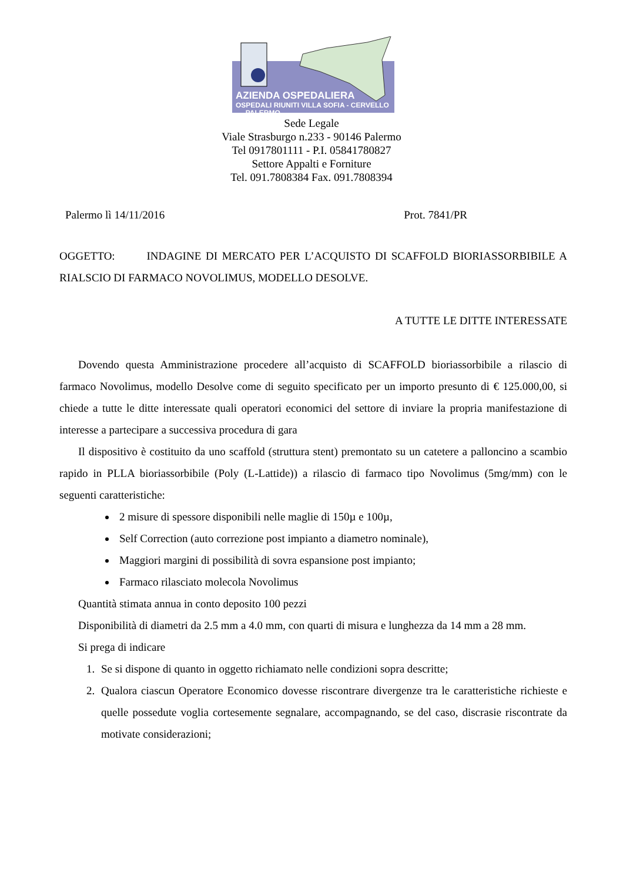AZIENDA OSPEDALIERA
OSPEDALI RIUNITI VILLA SOFIA - CERVELLO PALERMO
Sede Legale
Viale Strasburgo n.233 - 90146 Palermo
Tel 0917801111 - P.I. 05841780827
Settore Appalti e Forniture
Tel. 091.7808384 Fax. 091.7808394
Palermo lì 14/11/2016 Prot. 7841/PR
OGGETTO: INDAGINE DI MERCATO PER L’ACQUISTO DI SCAFFOLD BIORIASSORBIBILE A RIALSCIO DI FARMACO NOVOLIMUS, MODELLO DESOLVE.
A TUTTE LE DITTE INTERESSATE
Dovendo questa Amministrazione procedere all’acquisto di SCAFFOLD bioriassorbibile a rilascio di farmaco Novolimus, modello Desolve come di seguito specificato per un importo presunto di € 125.000,00, si chiede a tutte le ditte interessate quali operatori economici del settore di inviare la propria manifestazione di interesse a partecipare a successiva procedura di gara
Il dispositivo è costituito da uno scaffold (struttura stent) premontato su un catetere a palloncino a scambio rapido in PLLA bioriassorbibile (Poly (L-Lattide)) a rilascio di farmaco tipo Novolimus (5mg/mm) con le seguenti caratteristiche:
2 misure di spessore disponibili nelle maglie di 150µ e 100µ,
Self Correction (auto correzione post impianto a diametro nominale),
Maggiori margini di possibilità di sovra espansione post impianto;
Farmaco rilasciato molecola Novolimus
Quantità stimata annua in conto deposito 100 pezzi
Disponibilità di diametri da 2.5 mm a 4.0 mm, con quarti di misura e lunghezza da 14 mm a 28 mm.
Si prega di indicare
1. Se si dispone di quanto in oggetto richiamato nelle condizioni sopra descritte;
2. Qualora ciascun Operatore Economico dovesse riscontrare divergenze tra le caratteristiche richieste e quelle possedute voglia cortesemente segnalare, accompagnando, se del caso, discrasie riscontrate da motivate considerazioni;